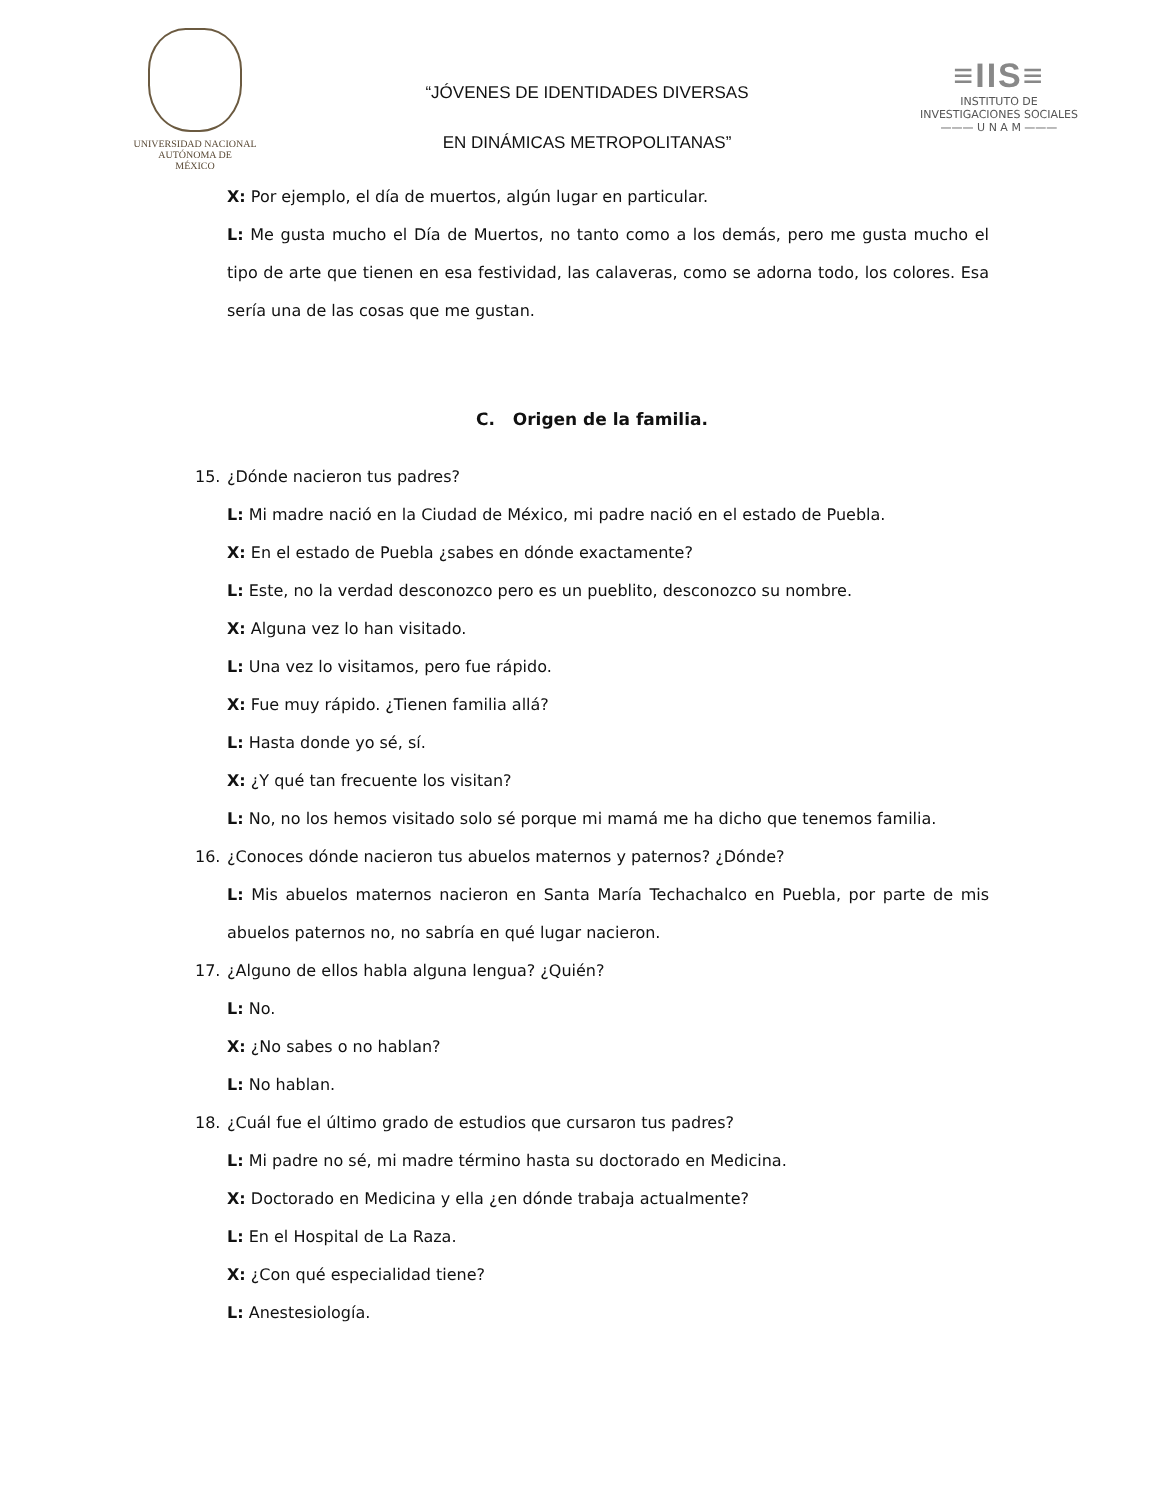UNIVERSIDAD NACIONAL
AUTÓNOMA DE
MÉXICO
“JÓVENES DE IDENTIDADES DIVERSAS
EN DINÁMICAS METROPOLITANAS”
≡IIS≡
INSTITUTO DE INVESTIGACIONES SOCIALES
——— U N A M ———
X: Por ejemplo, el día de muertos, algún lugar en particular.
L: Me gusta mucho el Día de Muertos, no tanto como a los demás, pero me gusta mucho el tipo de arte que tienen en esa festividad, las calaveras, como se adorna todo, los colores. Esa sería una de las cosas que me gustan.
C. Origen de la familia.
15. ¿Dónde nacieron tus padres?
L: Mi madre nació en la Ciudad de México, mi padre nació en el estado de Puebla.
X: En el estado de Puebla ¿sabes en dónde exactamente?
L: Este, no la verdad desconozco pero es un pueblito, desconozco su nombre.
X: Alguna vez lo han visitado.
L: Una vez lo visitamos, pero fue rápido.
X: Fue muy rápido. ¿Tienen familia allá?
L: Hasta donde yo sé, sí.
X: ¿Y qué tan frecuente los visitan?
L: No, no los hemos visitado solo sé porque mi mamá me ha dicho que tenemos familia.
16. ¿Conoces dónde nacieron tus abuelos maternos y paternos? ¿Dónde?
L: Mis abuelos maternos nacieron en Santa María Techachalco en Puebla, por parte de mis abuelos paternos no, no sabría en qué lugar nacieron.
17. ¿Alguno de ellos habla alguna lengua? ¿Quién?
L: No.
X: ¿No sabes o no hablan?
L: No hablan.
18. ¿Cuál fue el último grado de estudios que cursaron tus padres?
L: Mi padre no sé, mi madre término hasta su doctorado en Medicina.
X: Doctorado en Medicina y ella ¿en dónde trabaja actualmente?
L: En el Hospital de La Raza.
X: ¿Con qué especialidad tiene?
L: Anestesiología.